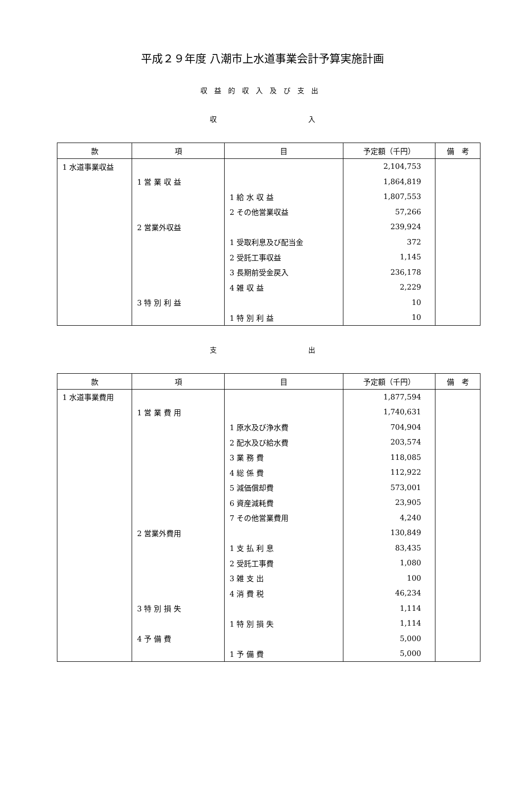平成２９年度 八潮市上水道事業会計予算実施計画
収益的収入及び支出
収 入
| 款 | 項 | 目 | 予定額（千円） | 備 考 |
| --- | --- | --- | --- | --- |
| 1 水道事業収益 | | | 2,104,753 | |
| | 1 営 業 収 益 | | 1,864,819 | |
| | | 1 給 水 収 益 | 1,807,553 | |
| | | 2 その他営業収益 | 57,266 | |
| | 2 営業外収益 | | 239,924 | |
| | | 1 受取利息及び配当金 | 372 | |
| | | 2 受託工事収益 | 1,145 | |
| | | 3 長期前受金戻入 | 236,178 | |
| | | 4 雑 収 益 | 2,229 | |
| | 3 特 別 利 益 | | 10 | |
| | | 1 特 別 利 益 | 10 | |
支 出
| 款 | 項 | 目 | 予定額（千円） | 備 考 |
| --- | --- | --- | --- | --- |
| 1 水道事業費用 | | | 1,877,594 | |
| | 1 営 業 費 用 | | 1,740,631 | |
| | | 1 原水及び浄水費 | 704,904 | |
| | | 2 配水及び給水費 | 203,574 | |
| | | 3 業 務 費 | 118,085 | |
| | | 4 総 係 費 | 112,922 | |
| | | 5 減価償却費 | 573,001 | |
| | | 6 資産減耗費 | 23,905 | |
| | | 7 その他営業費用 | 4,240 | |
| | 2 営業外費用 | | 130,849 | |
| | | 1 支 払 利 息 | 83,435 | |
| | | 2 受託工事費 | 1,080 | |
| | | 3 雑 支 出 | 100 | |
| | | 4 消 費 税 | 46,234 | |
| | 3 特 別 損 失 | | 1,114 | |
| | | 1 特 別 損 失 | 1,114 | |
| | 4 予 備 費 | | 5,000 | |
| | | 1 予 備 費 | 5,000 | |